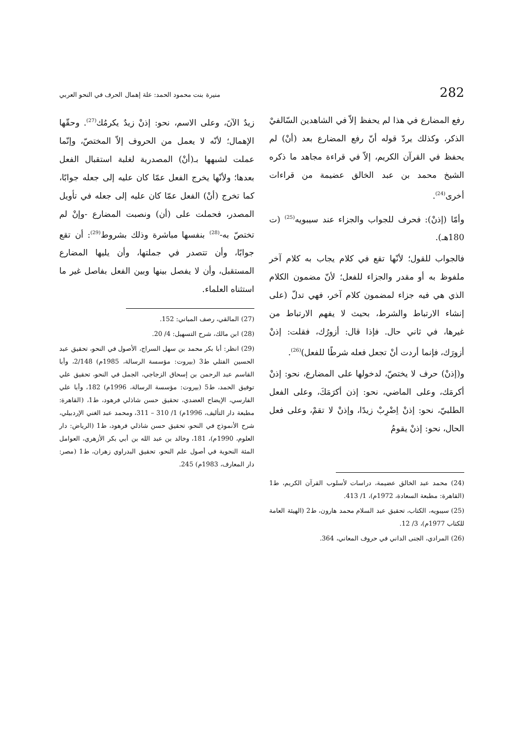282 منيرة بنت محمود الحمد: علة إهمال الحرف في النحو العربي
رفع المضارع في هذا لم يحفظ إلاّ في الشاهدين السّالفيْ الذكر، وكذلك يردّ قوله أنّ رفع المضارع بعد (أنْ) لم يحفظ في القرآن الكريم، إلاّ في قراءة مجاهد ما ذكره الشيخ محمد بن عبد الخالق عضيمة من قراءات أخرى<sup>(24)</sup>.
وأمّا (إذنْ): فحرف للجواب والجزاء عند سيبويه<sup>(25)</sup> (ت 180هـ).
فالجواب للقول؛ لأنّها تقع في كلام يجاب به كلام آخر ملفوظ به أو مقدر والجزاء للفعل؛ لأنّ مضمون الكلام الذي هي فيه جزاء لمضمون كلام آخر، فهي تدلّ (على إنشاء الارتباط والشرط، بحيث لا يفهم الارتباط من غيرها، في ثاني حال. فإذا قال: أزورُك، فقلت: إذنْ أزورَك، فإنما أردت أنْ تجعل فعله شرطًا للفعل)<sup>(26)</sup>.
و(إذنْ) حرف لا يختصّ، لدخولها على المضارع، نحو: إذنْ أكرمَك، وعلى الماضي، نحو: إذن أكرَمَكَ، وعلى الفعل الطلبيّ، نحو: إذنْ اِضْرِبْ زيدًا، وإذنْ لا تقمْ، وعلى فعل الحال، نحو: إذنْ يقومُ
(24) محمد عبد الخالق عضيمة، دراسات لأسلوب القرآن الكريم، ط1 (القاهرة: مطبعة السعادة، 1972م)، 1/ 413.
(25) سيبويه، الكتاب، تحقيق عبد السلام محمد هارون، ط2 (الهيئة العامة للكتاب 1977م)، 3/ 12.
(26) المرادي، الجنى الداني في حروف المعاني، 364.
زيدٌ الآنَ، وعلى الاسم، نحو: إذنْ زيدٌ يكرمُك<sup>(27)</sup>. وحقّها الإهمال؛ لأنّه لا يعمل من الحروف إلاّ المختصّ، وإنّما عملت لشبهها بـ(أنْ) المصدرية لغلبة استقبال الفعل بعدها؛ ولأنّها يخرج الفعل عمّا كان عليه إلى جعله جوابًا، كما تخرج (أنْ) الفعل عمّا كان عليه إلى جعله في تأويل المصدر، فحملت على (أن) ونصبت المضارع -وإنْ لم تختصّ به-<sup>(28)</sup> بنفسها مباشرة وذلك بشروط<sup>(29)</sup>: أن تقع جوابًا، وأن تتصدر في جملتها، وأن يليها المضارع المستقبل، وأن لا يفصل بينها وبين الفعل بفاصل غير ما استثناه العلماء.
(27) المالقي، رصف المباني: 152.
(28) ابن مالك، شرح التسهيل: 4/ 20.
(29) انظر: أبا بكر محمد بن سهل السراج، الأصول في النحو، تحقيق عبد الحسين الفتلي ط3 (بيروت: مؤسسة الرسالة، 1985م) 2/148، وأبا القاسم عبد الرحمن بن إسحاق الزجاجي، الجمل في النحو، تحقيق علي توفيق الحمد، ط5 (بيروت: مؤسسة الرسالة، 1996م) 182، وأبا علي الفارسي، الإيضاح العضدي، تحقيق حسن شاذلي فرهود، ط1، (القاهرة: مطبعة دار التأليف، 1996م) 1/ 310 – 311، ومحمد عبد الغني الإردبيلي، شرح الأنموذج في النحو، تحقيق حسن شاذلي فرهود، ط1 (الرياض: دار العلوم، 1990م)، 181، وخالد بن عبد الله بن أبي بكر الأزهري، العوامل المئة النحوية في أصول علم النحو، تحقيق البدراوي زهران، ط1 (مصر: دار المعارف، 1983م) 245.